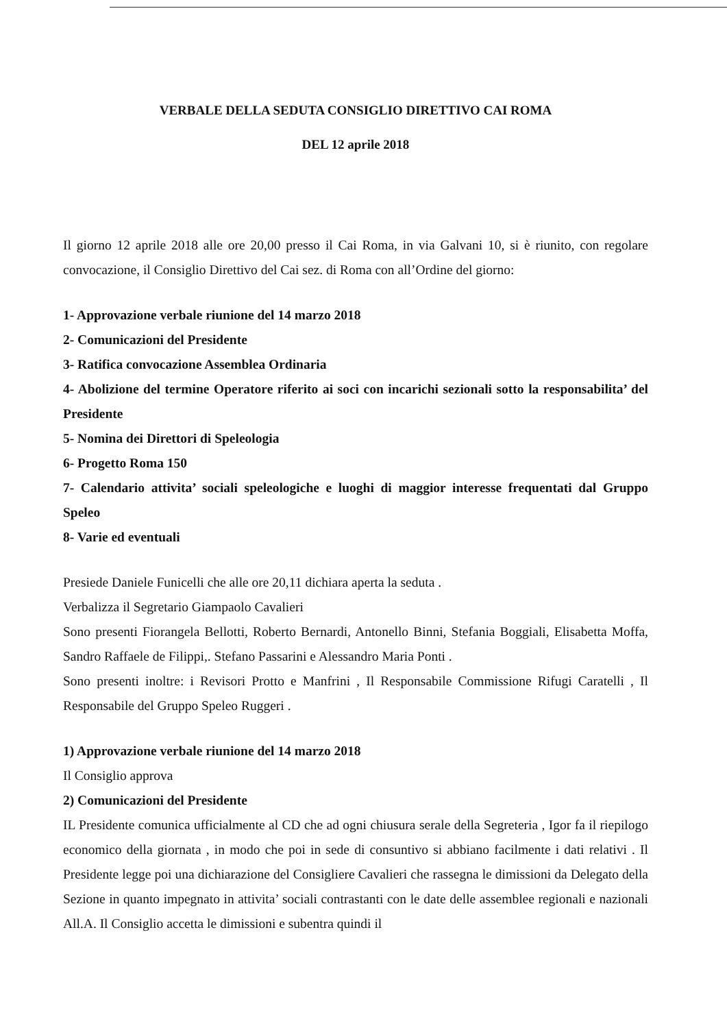VERBALE DELLA SEDUTA CONSIGLIO DIRETTIVO CAI ROMA
DEL 12 aprile 2018
Il giorno 12 aprile 2018 alle ore 20,00 presso il Cai Roma, in via Galvani 10, si è riunito, con regolare convocazione, il Consiglio Direttivo del Cai sez. di Roma con all’Ordine del giorno:
1- Approvazione verbale riunione del 14 marzo 2018
2- Comunicazioni del Presidente
3- Ratifica convocazione Assemblea Ordinaria
4- Abolizione del termine Operatore riferito ai soci con incarichi sezionali sotto la responsabilita’ del Presidente
5- Nomina dei Direttori di Speleologia
6- Progetto Roma 150
7- Calendario attivita’ sociali speleologiche e luoghi di maggior interesse frequentati dal Gruppo Speleo
8- Varie ed eventuali
Presiede Daniele Funicelli che alle ore 20,11 dichiara aperta la seduta .
Verbalizza il Segretario Giampaolo Cavalieri
Sono presenti Fiorangela Bellotti, Roberto Bernardi, Antonello Binni, Stefania Boggiali, Elisabetta Moffa, Sandro Raffaele de Filippi,. Stefano Passarini e Alessandro Maria Ponti .
Sono presenti inoltre: i Revisori Protto e Manfrini , Il Responsabile Commissione Rifugi Caratelli , Il Responsabile del Gruppo Speleo Ruggeri .
1) Approvazione verbale riunione del 14 marzo 2018
Il Consiglio approva
2) Comunicazioni del Presidente
IL Presidente comunica ufficialmente al CD che ad ogni chiusura serale della Segreteria , Igor fa il riepilogo economico della giornata , in modo che poi in sede di consuntivo si abbiano facilmente i dati relativi . Il Presidente legge poi una dichiarazione del Consigliere Cavalieri che rassegna le dimissioni da Delegato della Sezione in quanto impegnato in attivita’ sociali contrastanti con le date delle assemblee regionali e nazionali All.A. Il Consiglio accetta le dimissioni e subentra quindi il